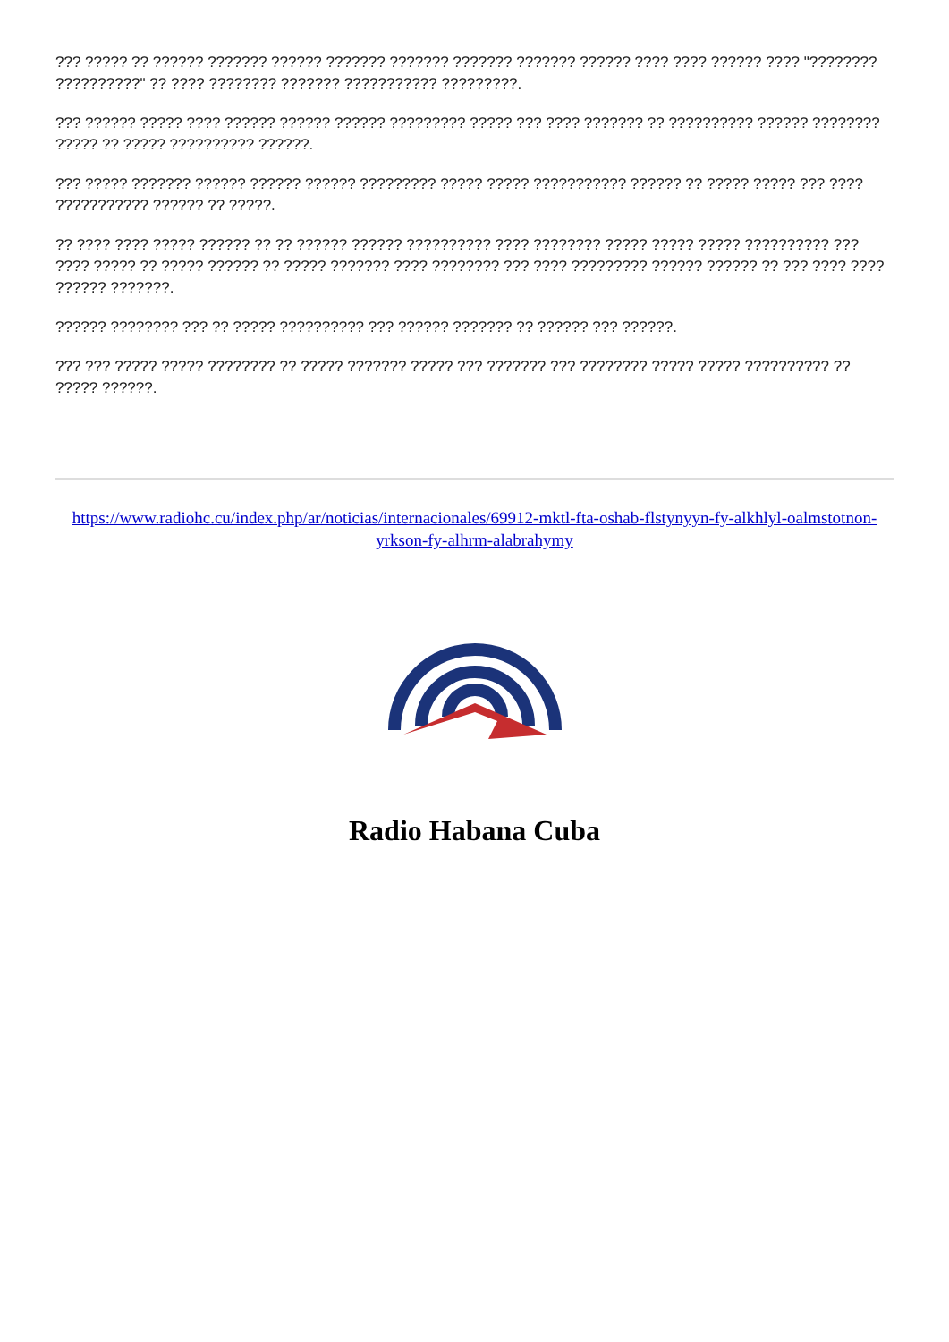??? ????? ?? ?????? ??????? ?????? ??????? ??????? ??????? ??????? ?????? ???? ???? ?????? ???? "???????? ??????????" ?? ???? ???????? ??????? ??????????? ?????????.
??? ?????? ????? ???? ?????? ?????? ?????? ????????? ????? ??? ???? ??????? ?? ?????????? ?????? ???????? ????? ?? ????? ?????????? ??????.
??? ????? ??????? ?????? ?????? ?????? ????????? ????? ????? ??????????? ?????? ?? ????? ????? ??? ???? ??????????? ?????? ?? ?????.
?? ???? ???? ????? ?????? ?? ?? ?????? ?????? ?????????? ???? ???????? ????? ????? ????? ?????????? ??? ???? ????? ?? ????? ?????? ?? ????? ??????? ???? ???????? ??? ???? ????????? ?????? ?????? ?? ??? ???? ???? ?????? ???????.
?????? ???????? ??? ?? ????? ?????????? ??? ?????? ??????? ?? ?????? ??? ??????.
??? ??? ????? ????? ???????? ?? ????? ??????? ????? ??? ??????? ??? ???????? ????? ????? ?????????? ?? ????? ??????.
https://www.radiohc.cu/index.php/ar/noticias/internacionales/69912-mktl-fta-oshab-flstynyyn-fy-alkhlyl-oalmstotnon-yrkson-fy-alhrm-alabrahymy
Radio Habana Cuba